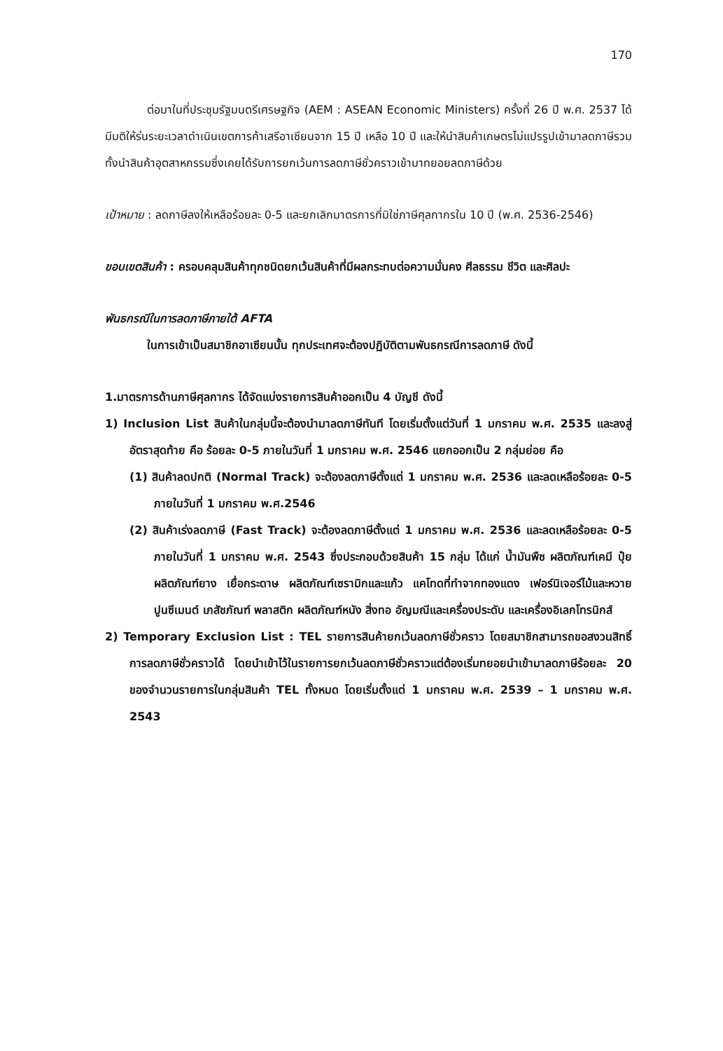170
ต่อมาในที่ประชุมรัฐมนตรีเศรษฐกิจ (AEM : ASEAN Economic Ministers) ครั้งที่ 26 ปี พ.ศ. 2537 ได้มีมติให้ร่นระยะเวลาดำเนินเขตการค้าเสรีอาเซียนจาก 15 ปี เหลือ 10 ปี และให้นำสินค้าเกษตรไม่แปรรูปเข้ามาลดภาษีรวมทั้งนำสินค้าอุตสาหกรรมซึ่งเคยได้รับการยกเว้นการลดภาษีชั่วคราวเข้ามาทยอยลดภาษีด้วย
เป้าหมาย : ลดภาษีลงให้เหลือร้อยละ 0-5 และยกเลิกมาตรการที่มิใช่ภาษีศุลกากรใน 10 ปี (พ.ศ. 2536-2546)
ขอบเขตสินค้า : ครอบคลุมสินค้าทุกชนิดยกเว้นสินค้าที่มีผลกระทบต่อความมั่นคง ศีลธรรม ชีวิต และศิลปะ
พันธกรณีในการลดภาษีภายใต้ AFTA
ในการเข้าเป็นสมาชิกอาเซียนนั้น ทุกประเทศจะต้องปฏิบัติตามพันธกรณีการลดภาษี ดังนี้
1.มาตรการด้านภาษีศุลกากร ได้จัดแบ่งรายการสินค้าออกเป็น 4 บัญชี ดังนี้
1) Inclusion List สินค้าในกลุ่มนี้จะต้องนำมาลดภาษีทันที โดยเริ่มตั้งแต่วันที่ 1 มกราคม พ.ศ. 2535 และลงสู่อัตราสุดท้าย คือ ร้อยละ 0-5 ภายในวันที่ 1 มกราคม พ.ศ. 2546 แยกออกเป็น 2 กลุ่มย่อย คือ
(1) สินค้าลดปกติ (Normal Track) จะต้องลดภาษีตั้งแต่ 1 มกราคม พ.ศ. 2536 และลดเหลือร้อยละ 0-5 ภายในวันที่ 1 มกราคม พ.ศ.2546
(2) สินค้าเร่งลดภาษี (Fast Track) จะต้องลดภาษีตั้งแต่ 1 มกราคม พ.ศ. 2536 และลดเหลือร้อยละ 0-5 ภายในวันที่ 1 มกราคม พ.ศ. 2543 ซึ่งประกอบด้วยสินค้า 15 กลุ่ม ได้แก่ น้ำมันพืช ผลิตภัณฑ์เคมี ปุ๋ย ผลิตภัณฑ์ยาง เยื่อกระดาษ ผลิตภัณฑ์เซรามิกและแก้ว แคโทดที่ทำจากทองแดง เฟอร์นิเจอร์ไม้และหวาย ปูนซีเมนต์ เภสัชภัณฑ์ พลาสติก ผลิตภัณฑ์หนัง สิ่งทอ อัญมณีและเครื่องประดับ และเครื่องอิเลกโทรนิกส์
2) Temporary Exclusion List : TEL รายการสินค้ายกเว้นลดภาษีชั่วคราว โดยสมาชิกสามารถขอสงวนสิทธิ์การลดภาษีชั่วคราวได้ โดยนำเข้าไว้ในรายการยกเว้นลดภาษีชั่วคราวแต่ต้องเริ่มทยอยนำเข้ามาลดภาษีร้อยละ 20 ของจำนวนรายการในกลุ่มสินค้า TEL ทั้งหมด โดยเริ่มตั้งแต่ 1 มกราคม พ.ศ. 2539 – 1 มกราคม พ.ศ. 2543